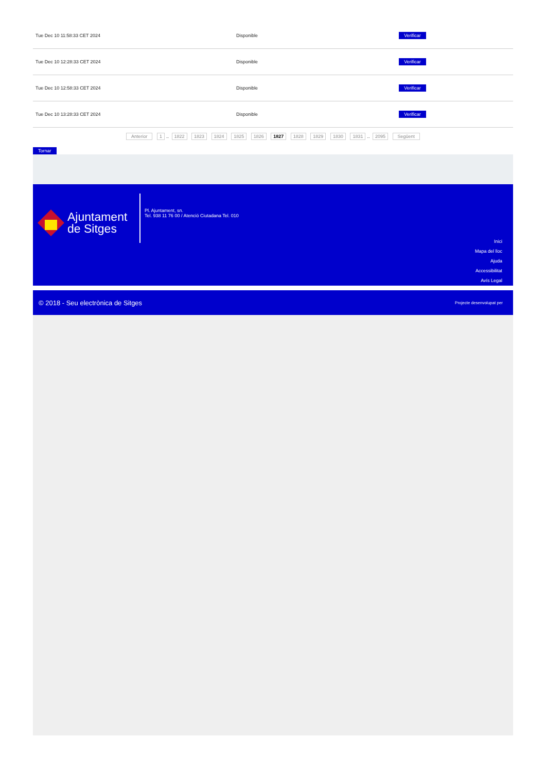| Tue Dec 10 11:58:33 CET 2024 | Disponible | Verificar |
| Tue Dec 10 12:28:33 CET 2024 | Disponible | Verificar |
| Tue Dec 10 12:58:33 CET 2024 | Disponible | Verificar |
| Tue Dec 10 13:28:33 CET 2024 | Disponible | Verificar |
Anterior 1.. 1822 1823 1824 1825 1826 1827 1828 1829 1830 1831.. 2095 Següent
Tornar
Ajuntament
de Sitges
Pl. Ajuntament, sn.
Tel. 938 11 76 00 / Atenció Ciutadana Tel. 010
Inici
Mapa del lloc
Ajuda
Accessibilitat
Avís Legal
© 2018 - Seu electrònica de Sitges Projecte desenvolupat per